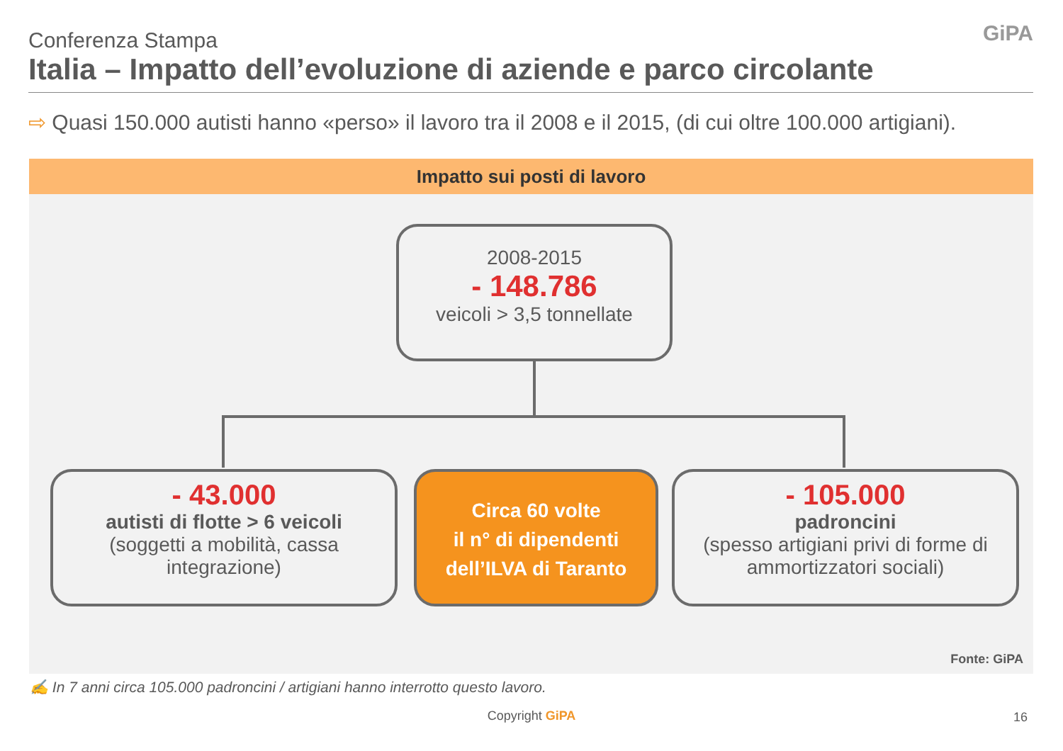Conferenza Stampa
Italia – Impatto dell’evoluzione di aziende e parco circolante
GiPA
⇨ Quasi 150.000 autisti hanno «perso» il lavoro tra il 2008 e il 2015, (di cui oltre 100.000 artigiani).
Impatto sui posti di lavoro
2008-2015
- 148.786
veicoli > 3,5 tonnellate
- 43.000
autisti di flotte > 6 veicoli
(soggetti a mobilità, cassa integrazione)
Circa 60 volte
il n° di dipendenti
dell’ILVA di Taranto
- 105.000
padroncini
(spesso artigiani privi di forme di ammortizzatori sociali)
Fonte: GiPA
✍ In 7 anni circa 105.000 padroncini / artigiani hanno interrotto questo lavoro.
Copyright GiPA 16